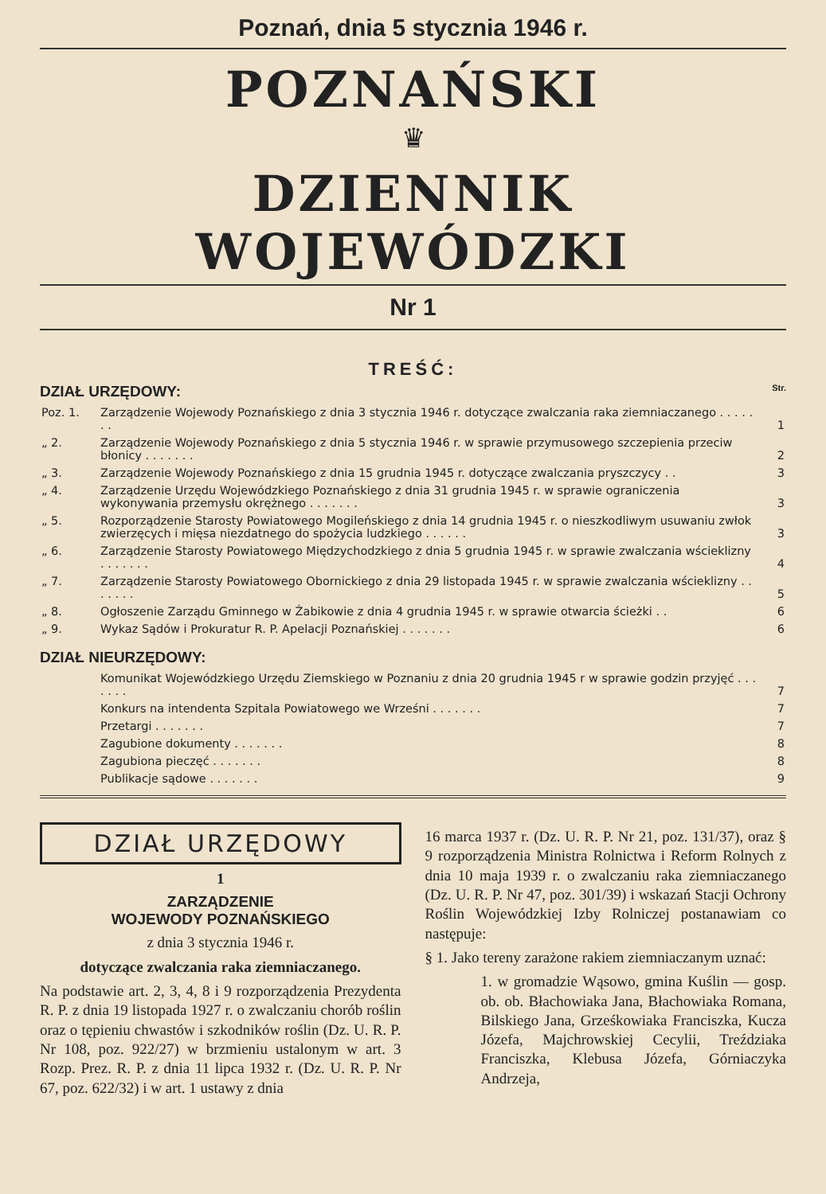Poznań, dnia 5 stycznia 1946 r.
POZNAŃSKI
♛
DZIENNIK WOJEWÓDZKI
Nr 1
TREŚĆ:
DZIAŁ URZĘDOWY: Str.
| Poz. 1. | Zarządzenie Wojewody Poznańskiego z dnia 3 stycznia 1946 r. dotyczące zwalczania raka ziemniaczanego . . . . . . . | 1 |
| „ 2. | Zarządzenie Wojewody Poznańskiego z dnia 5 stycznia 1946 r. w sprawie przymusowego szczepienia przeciw błonicy . . . . . . . | 2 |
| „ 3. | Zarządzenie Wojewody Poznańskiego z dnia 15 grudnia 1945 r. dotyczące zwalczania pryszczycy . . | 3 |
| „ 4. | Zarządzenie Urzędu Wojewódzkiego Poznańskiego z dnia 31 grudnia 1945 r. w sprawie ograniczenia wykonywania przemysłu okrężnego . . . . . . . | 3 |
| „ 5. | Rozporządzenie Starosty Powiatowego Mogileńskiego z dnia 14 grudnia 1945 r. o nieszkodliwym usuwaniu zwłok zwierzęcych i mięsa niezdatnego do spożycia ludzkiego . . . . . . | 3 |
| „ 6. | Zarządzenie Starosty Powiatowego Międzychodzkiego z dnia 5 grudnia 1945 r. w sprawie zwalczania wścieklizny . . . . . . . | 4 |
| „ 7. | Zarządzenie Starosty Powiatowego Obornickiego z dnia 29 listopada 1945 r. w sprawie zwalczania wścieklizny . . . . . . . | 5 |
| „ 8. | Ogłoszenie Zarządu Gminnego w Żabikowie z dnia 4 grudnia 1945 r. w sprawie otwarcia ścieżki . . | 6 |
| „ 9. | Wykaz Sądów i Prokuratur R. P. Apelacji Poznańskiej . . . . . . . | 6 |
DZIAŁ NIEURZĘDOWY:
| | Komunikat Wojewódzkiego Urzędu Ziemskiego w Poznaniu z dnia 20 grudnia 1945 r w sprawie godzin przyjęć . . . . . . . | 7 |
| | Konkurs na intendenta Szpitala Powiatowego we Wrześni . . . . . . . | 7 |
| | Przetargi . . . . . . . | 7 |
| | Zagubione dokumenty . . . . . . . | 8 |
| | Zagubiona pieczęć . . . . . . . | 8 |
| | Publikacje sądowe . . . . . . . | 9 |
DZIAŁ URZĘDOWY
1
ZARZĄDZENIE
WOJEWODY POZNAŃSKIEGO
z dnia 3 stycznia 1946 r.
dotyczące zwalczania raka ziemniaczanego.
Na podstawie art. 2, 3, 4, 8 i 9 rozporządzenia Prezydenta R. P. z dnia 19 listopada 1927 r. o zwalczaniu chorób roślin oraz o tępieniu chwastów i szkodników roślin (Dz. U. R. P. Nr 108, poz. 922/27) w brzmieniu ustalonym w art. 3 Rozp. Prez. R. P. z dnia 11 lipca 1932 r. (Dz. U. R. P. Nr 67, poz. 622/32) i w art. 1 ustawy z dnia
16 marca 1937 r. (Dz. U. R. P. Nr 21, poz. 131/37), oraz § 9 rozporządzenia Ministra Rolnictwa i Reform Rolnych z dnia 10 maja 1939 r. o zwalczaniu raka ziemniaczanego (Dz. U. R. P. Nr 47, poz. 301/39) i wskazań Stacji Ochrony Roślin Wojewódzkiej Izby Rolniczej postanawiam co następuje:
§ 1. Jako tereny zarażone rakiem ziemniaczanym uznać:
1. w gromadzie Wąsowo, gmina Kuślin — gosp. ob. ob. Błachowiaka Jana, Błachowiaka Romana, Bilskiego Jana, Grześkowiaka Franciszka, Kucza Józefa, Majchrowskiej Cecylii, Treździaka Franciszka, Klebusa Józefa, Górniaczyka Andrzeja,